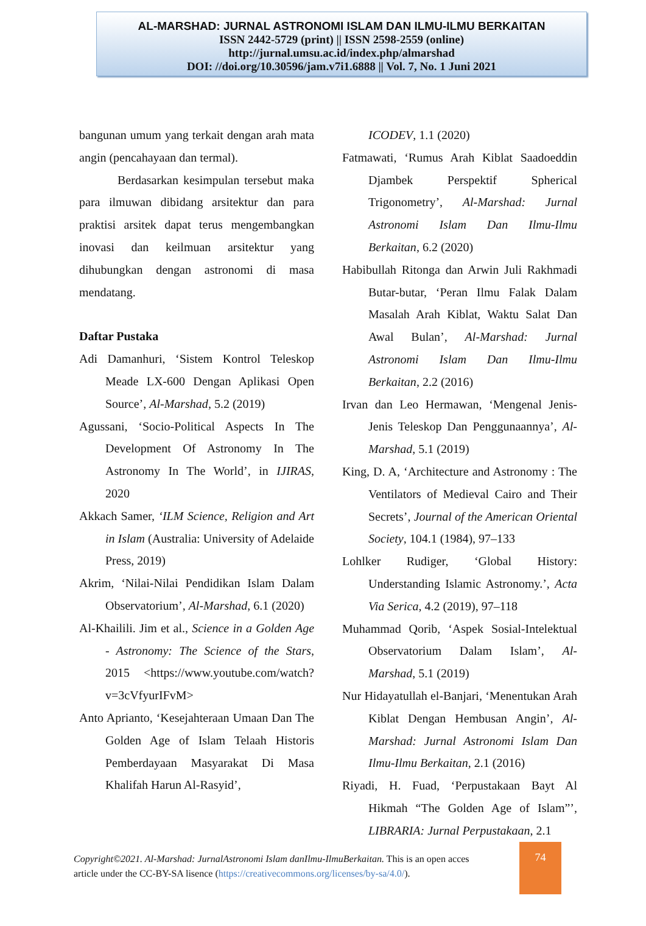AL-MARSHAD: JURNAL ASTRONOMI ISLAM DAN ILMU-ILMU BERKAITAN
ISSN 2442-5729 (print) || ISSN 2598-2559 (online)
http://jurnal.umsu.ac.id/index.php/almarshad
DOI: //doi.org/10.30596/jam.v7i1.6888 || Vol. 7, No. 1 Juni 2021
bangunan umum yang terkait dengan arah mata angin (pencahayaan dan termal).
Berdasarkan kesimpulan tersebut maka para ilmuwan dibidang arsitektur dan para praktisi arsitek dapat terus mengembangkan inovasi dan keilmuan arsitektur yang dihubungkan dengan astronomi di masa mendatang.
Daftar Pustaka
Adi Damanhuri, ‘Sistem Kontrol Teleskop Meade LX-600 Dengan Aplikasi Open Source’, Al-Marshad, 5.2 (2019)
Agussani, ‘Socio-Political Aspects In The Development Of Astronomy In The Astronomy In The World’, in IJIRAS, 2020
Akkach Samer, ‘ILM Science, Religion and Art in Islam (Australia: University of Adelaide Press, 2019)
Akrim, ‘Nilai-Nilai Pendidikan Islam Dalam Observatorium’, Al-Marshad, 6.1 (2020)
Al-Khailili. Jim et al., Science in a Golden Age - Astronomy: The Science of the Stars, 2015 <https://www.youtube.com/watch?v=3cVfyurIFvM>
Anto Aprianto, ‘Kesejahteraan Umaan Dan The Golden Age of Islam Telaah Historis Pemberdayaan Masyarakat Di Masa Khalifah Harun Al-Rasyid’,
ICODEV, 1.1 (2020)
Fatmawati, ‘Rumus Arah Kiblat Saadoeddin Djambek Perspektif Spherical Trigonometry’, Al-Marshad: Jurnal Astronomi Islam Dan Ilmu-Ilmu Berkaitan, 6.2 (2020)
Habibullah Ritonga dan Arwin Juli Rakhmadi Butar-butar, ‘Peran Ilmu Falak Dalam Masalah Arah Kiblat, Waktu Salat Dan Awal Bulan’, Al-Marshad: Jurnal Astronomi Islam Dan Ilmu-Ilmu Berkaitan, 2.2 (2016)
Irvan dan Leo Hermawan, ‘Mengenal Jenis-Jenis Teleskop Dan Penggunaannya’, Al-Marshad, 5.1 (2019)
King, D. A, ‘Architecture and Astronomy : The Ventilators of Medieval Cairo and Their Secrets’, Journal of the American Oriental Society, 104.1 (1984), 97–133
Lohlker Rudiger, ‘Global History: Understanding Islamic Astronomy.’, Acta Via Serica, 4.2 (2019), 97–118
Muhammad Qorib, ‘Aspek Sosial-Intelektual Observatorium Dalam Islam’, Al-Marshad, 5.1 (2019)
Nur Hidayatullah el-Banjari, ‘Menentukan Arah Kiblat Dengan Hembusan Angin’, Al-Marshad: Jurnal Astronomi Islam Dan Ilmu-Ilmu Berkaitan, 2.1 (2016)
Riyadi, H. Fuad, ‘Perpustakaan Bayt Al Hikmah “The Golden Age of Islam”’, LIBRARIA: Jurnal Perpustakaan, 2.1
Copyright©2021. Al-Marshad: JurnalAstronomi Islam danIlmu-IlmuBerkaitan. This is an open acces article under the CC-BY-SA lisence (https://creativecommons.org/licenses/by-sa/4.0/).
74